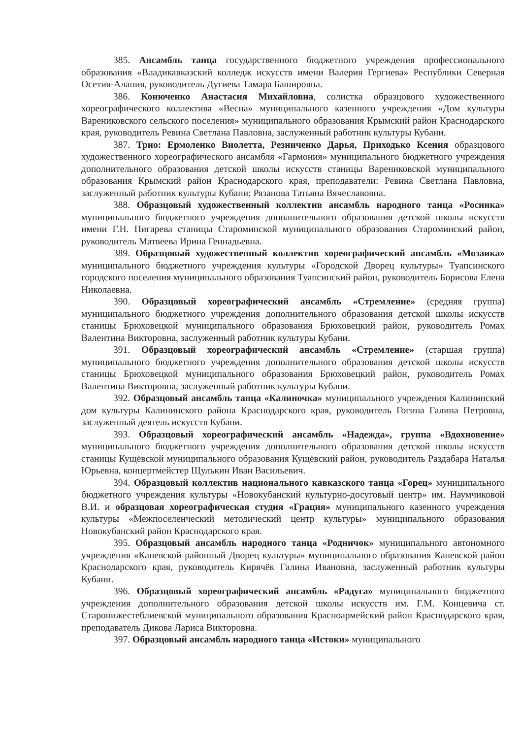385. Ансамбль танца государственного бюджетного учреждения профессионального образования «Владикавказский колледж искусств имени Валерия Гергиева» Республики Северная Осетия-Алания, руководитель Дугиева Тамара Башировна.
386. Конюченко Анастасия Михайловна, солистка образцового художественного хореографического коллектива «Весна» муниципального казенного учреждения «Дом культуры Варениковского сельского поселения» муниципального образования Крымский район Краснодарского края, руководитель Ревина Светлана Павловна, заслуженный работник культуры Кубани.
387. Трио: Ермоленко Виолетта, Резниченко Дарья, Приходько Ксения образцового художественного хореографического ансамбля «Гармония» муниципального бюджетного учреждения дополнительного образования детской школы искусств станицы Варениковской муниципального образования Крымский район Краснодарского края, преподаватели: Ревина Светлана Павловна, заслуженный работник культуры Кубани; Рязанова Татьяна Вячеславовна.
388. Образцовый художественный коллектив ансамбль народного танца «Росинка» муниципального бюджетного учреждения дополнительного образования детской школы искусств имени Г.Н. Пигарева станицы Староминской муниципального образования Староминский район, руководитель Матвеева Ирина Геннадьевна.
389. Образцовый художественный коллектив хореографический ансамбль «Мозаика» муниципального бюджетного учреждения культуры «Городской Дворец культуры» Туапсинского городского поселения муниципального образования Туапсинский район, руководитель Борисова Елена Николаевна.
390. Образцовый хореографический ансамбль «Стремление» (средняя группа) муниципального бюджетного учреждения дополнительного образования детской школы искусств станицы Брюховецкой муниципального образования Брюховецкий район, руководитель Ромах Валентина Викторовна, заслуженный работник культуры Кубани.
391. Образцовый хореографический ансамбль «Стремление» (старшая группа) муниципального бюджетного учреждения дополнительного образования детской школы искусств станицы Брюховецкой муниципального образования Брюховецкий район, руководитель Ромах Валентина Викторовна, заслуженный работник культуры Кубани.
392. Образцовый ансамбль танца «Калиночка» муниципального учреждения Калининский дом культуры Калининского района Краснодарского края, руководитель Гогина Галина Петровна, заслуженный деятель искусств Кубани.
393. Образцовый хореографический ансамбль «Надежда», группа «Вдохновение» муниципального бюджетного учреждения дополнительного образования детской школы искусств станицы Кущёвской муниципального образования Кущёвский район, руководитель Раздабара Наталья Юрьевна, концертмейстер Щулькин Иван Васильевич.
394. Образцовый коллектив национального кавказского танца «Горец» муниципального бюджетного учреждения культуры «Новокубанский культурно-досуговый центр» им. Наумчиковой В.И. и образцовая хореографическая студия «Грация» муниципального казенного учреждения культуры «Межпоселенческий методический центр культуры» муниципального образования Новокубанский район Краснодарского края.
395. Образцовый ансамбль народного танца «Родничок» муниципального автономного учреждения «Каневской районный Дворец культуры» муниципального образования Каневской район Краснодарского края, руководитель Кирячёк Галина Ивановна, заслуженный работник культуры Кубани.
396. Образцовый хореографический ансамбль «Радуга» муниципального бюджетного учреждения дополнительного образования детской школы искусств им. Г.М. Концевича ст. Старонижестеблиевской муниципального образования Красноармейский район Краснодарского края, преподаватель Дикова Лариса Викторовна.
397. Образцовый ансамбль народного танца «Истоки» муниципального